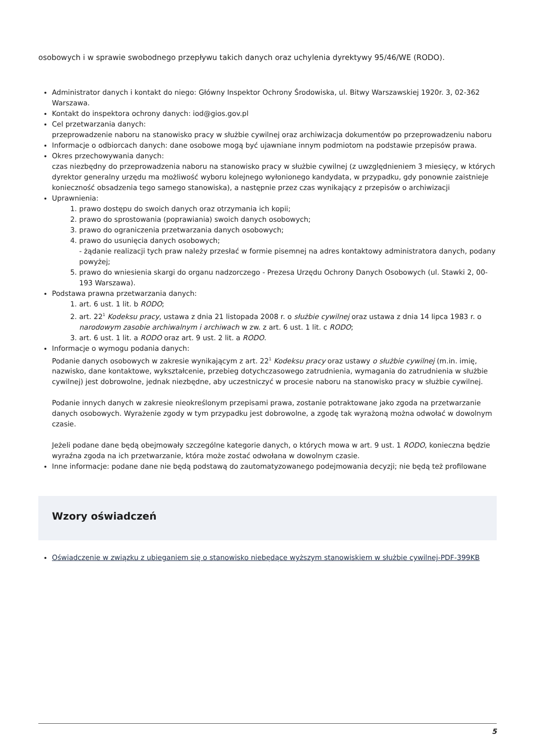osobowych i w sprawie swobodnego przepływu takich danych oraz uchylenia dyrektywy 95/46/WE (RODO).
Administrator danych i kontakt do niego: Główny Inspektor Ochrony Środowiska, ul. Bitwy Warszawskiej 1920r. 3, 02-362 Warszawa.
Kontakt do inspektora ochrony danych: iod@gios.gov.pl
Cel przetwarzania danych:
przeprowadzenie naboru na stanowisko pracy w służbie cywilnej oraz archiwizacja dokumentów po przeprowadzeniu naboru
Informacje o odbiorcach danych: dane osobowe mogą być ujawniane innym podmiotom na podstawie przepisów prawa.
Okres przechowywania danych:
czas niezbędny do przeprowadzenia naboru na stanowisko pracy w służbie cywilnej (z uwzględnieniem 3 miesięcy, w których dyrektor generalny urzędu ma możliwość wyboru kolejnego wyłonionego kandydata, w przypadku, gdy ponownie zaistnieje konieczność obsadzenia tego samego stanowiska), a następnie przez czas wynikający z przepisów o archiwizacji
Uprawnienia:
1. prawo dostępu do swoich danych oraz otrzymania ich kopii;
2. prawo do sprostowania (poprawiania) swoich danych osobowych;
3. prawo do ograniczenia przetwarzania danych osobowych;
4. prawo do usunięcia danych osobowych;
- żądanie realizacji tych praw należy przesłać w formie pisemnej na adres kontaktowy administratora danych, podany powyżej;
5. prawo do wniesienia skargi do organu nadzorczego - Prezesa Urzędu Ochrony Danych Osobowych (ul. Stawki 2, 00-193 Warszawa).
Podstawa prawna przetwarzania danych:
1. art. 6 ust. 1 lit. b RODO;
2. art. 22<sup>1</sup> Kodeksu pracy, ustawa z dnia 21 listopada 2008 r. o służbie cywilnej oraz ustawa z dnia 14 lipca 1983 r. o narodowym zasobie archiwalnym i archiwach w zw. z art. 6 ust. 1 lit. c RODO;
3. art. 6 ust. 1 lit. a RODO oraz art. 9 ust. 2 lit. a RODO.
Informacje o wymogu podania danych:
Podanie danych osobowych w zakresie wynikającym z art. 22<sup>1</sup> Kodeksu pracy oraz ustawy o służbie cywilnej (m.in. imię, nazwisko, dane kontaktowe, wykształcenie, przebieg dotychczasowego zatrudnienia, wymagania do zatrudnienia w służbie cywilnej) jest dobrowolne, jednak niezbędne, aby uczestniczyć w procesie naboru na stanowisko pracy w służbie cywilnej.
Podanie innych danych w zakresie nieokreślonym przepisami prawa, zostanie potraktowane jako zgoda na przetwarzanie danych osobowych. Wyrażenie zgody w tym przypadku jest dobrowolne, a zgodę tak wyrażoną można odwołać w dowolnym czasie.
Jeżeli podane dane będą obejmowały szczególne kategorie danych, o których mowa w art. 9 ust. 1 RODO, konieczna będzie wyraźna zgoda na ich przetwarzanie, która może zostać odwołana w dowolnym czasie.
Inne informacje: podane dane nie będą podstawą do zautomatyzowanego podejmowania decyzji; nie będą też profilowane
Wzory oświadczeń
Oświadczenie w związku z ubieganiem się o stanowisko niebędące wyższym stanowiskiem w służbie cywilnej-PDF-399KB
5